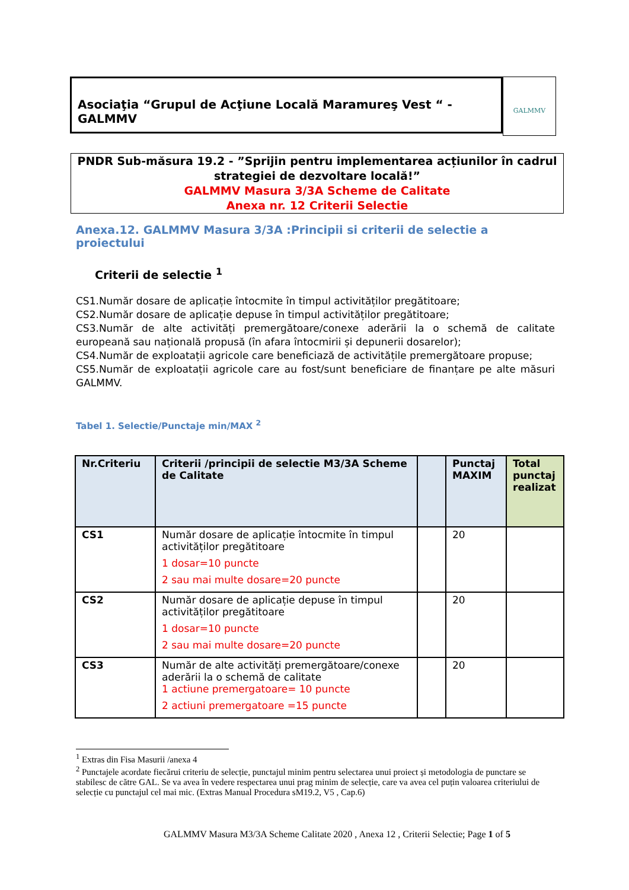Asociaţia “Grupul de Acţiune Locală Maramureş Vest “ -GALMMV
GALMMV
PNDR Sub-măsura 19.2 - ”Sprijin pentru implementarea acțiunilor în cadrul
strategiei de dezvoltare locală!”
GALMMV Masura 3/3A Scheme de Calitate
Anexa nr. 12 Criterii Selectie
Anexa.12. GALMMV Masura 3/3A :Principii si criterii de selectie a proiectului
Criterii de selectie <sup>1</sup>
CS1.Număr dosare de aplicație întocmite în timpul activităților pregătitoare;
CS2.Număr dosare de aplicație depuse în timpul activităților pregătitoare;
CS3.Număr de alte activități premergătoare/conexe aderării la o schemă de calitate europeană sau națională propusă (în afara întocmirii și depunerii dosarelor);
CS4.Număr de exploatații agricole care beneficiază de activitățile premergătoare propuse;
CS5.Număr de exploatații agricole care au fost/sunt beneficiare de finanțare pe alte măsuri GALMMV.
Tabel 1. Selectie/Punctaje min/MAX <sup>2</sup>
| Nr.Criteriu | Criterii /principii de selectie M3/3A Scheme de Calitate | | Punctaj MAXIM | Total punctaj realizat |
| --- | --- | --- | --- | --- |
| CS1 | Număr dosare de aplicație întocmite în timpul activităților pregătitoare 1 dosar=10 puncte 2 sau mai multe dosare=20 puncte | | 20 | |
| CS2 | Număr dosare de aplicație depuse în timpul activităților pregătitoare 1 dosar=10 puncte 2 sau mai multe dosare=20 puncte | | 20 | |
| CS3 | Număr de alte activități premergătoare/conexe aderării la o schemă de calitate 1 actiune premergatoare= 10 puncte 2 actiuni premergatoare =15 puncte | | 20 | |
<sup>1</sup> Extras din Fisa Masurii /anexa 4
<sup>2</sup> Punctajele acordate fiecărui criteriu de selecție, punctajul minim pentru selectarea unui proiect și metodologia de punctare se stabilesc de către GAL. Se va avea în vedere respectarea unui prag minim de selecție, care va avea cel puțin valoarea criteriului de selecție cu punctajul cel mai mic. (Extras Manual Procedura sM19.2, V5 , Cap.6)
GALMMV Masura M3/3A Scheme Calitate 2020 , Anexa 12 , Criterii Selectie; Page 1 of 5